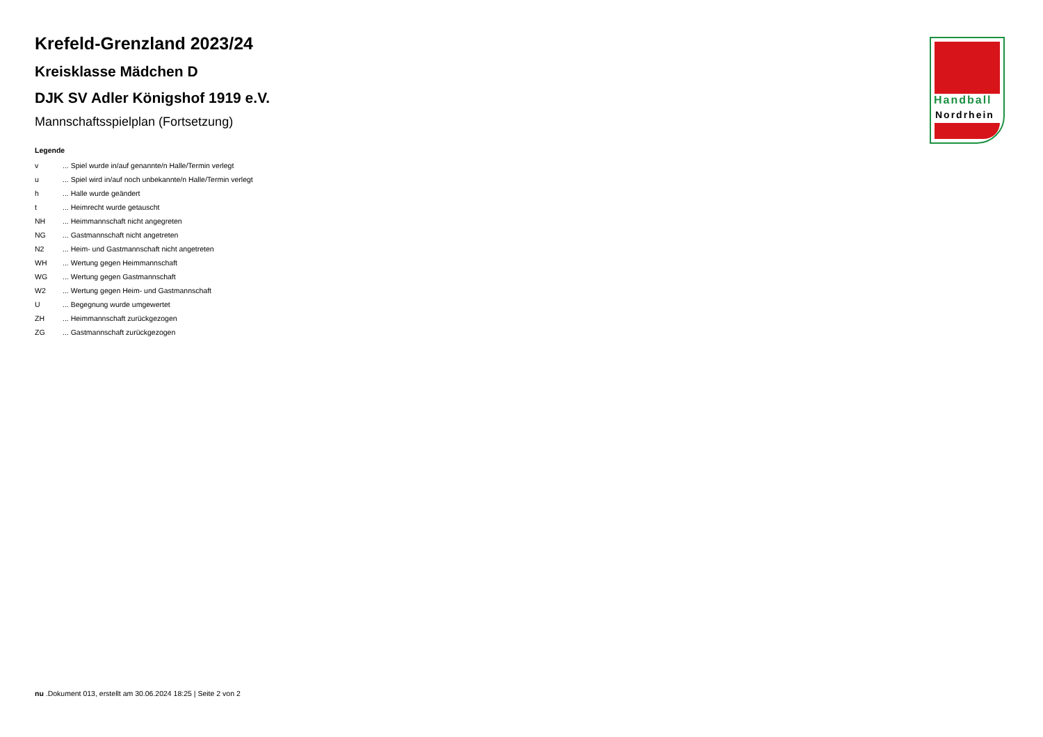Krefeld-Grenzland 2023/24
Kreisklasse Mädchen D
DJK SV Adler Königshof 1919 e.V.
Mannschaftsspielplan (Fortsetzung)
Legende
v... Spiel wurde in/auf genannte/n Halle/Termin verlegt
u... Spiel wird in/auf noch unbekannte/n Halle/Termin verlegt
h... Halle wurde geändert
t... Heimrecht wurde getauscht
NH... Heimmannschaft nicht angegreten
NG... Gastmannschaft nicht angetreten
N2... Heim- und Gastmannschaft nicht angetreten
WH... Wertung gegen Heimmannschaft
WG... Wertung gegen Gastmannschaft
W2... Wertung gegen Heim- und Gastmannschaft
U... Begegnung wurde umgewertet
ZH... Heimmannschaft zurückgezogen
ZG... Gastmannschaft zurückgezogen
Handball
Nordrhein
nu .Dokument 013, erstellt am 30.06.2024 18:25 | Seite 2 von 2